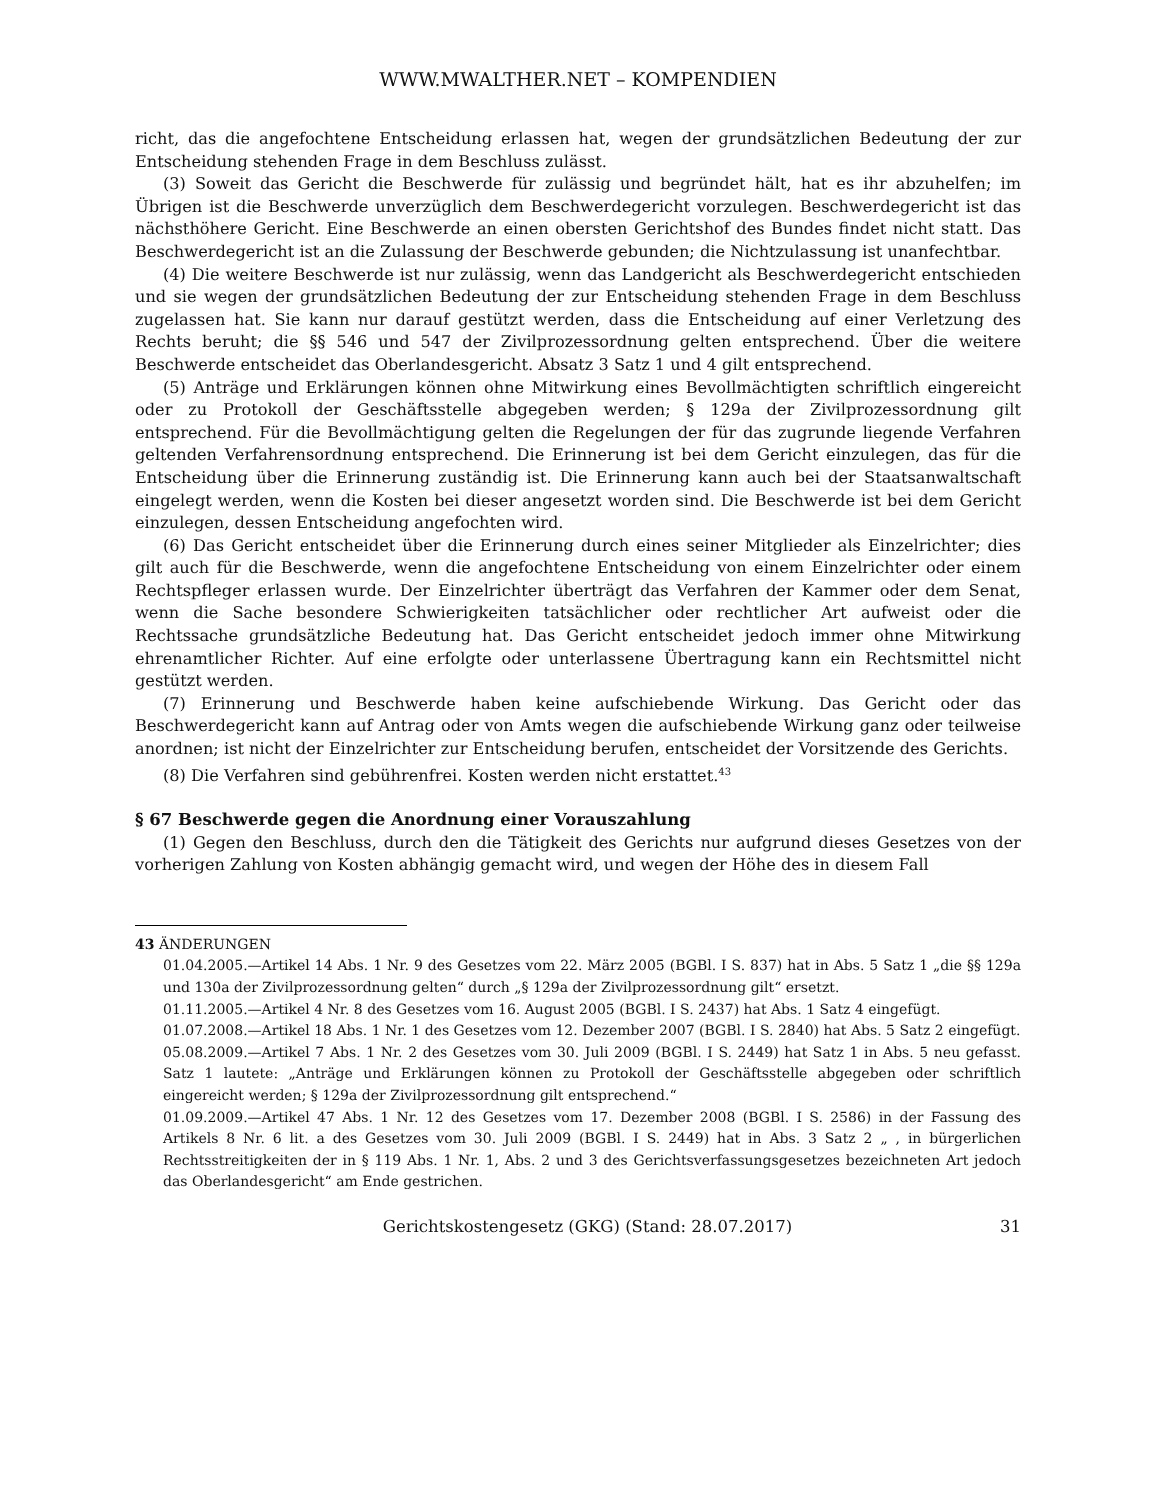WWW.MWALTHER.NET – KOMPENDIEN
richt, das die angefochtene Entscheidung erlassen hat, wegen der grundsätzlichen Bedeutung der zur Entscheidung stehenden Frage in dem Beschluss zulässt.
(3) Soweit das Gericht die Beschwerde für zulässig und begründet hält, hat es ihr abzuhelfen; im Übrigen ist die Beschwerde unverzüglich dem Beschwerdegericht vorzulegen. Beschwerdegericht ist das nächsthöhere Gericht. Eine Beschwerde an einen obersten Gerichtshof des Bundes findet nicht statt. Das Beschwerdegericht ist an die Zulassung der Beschwerde gebunden; die Nichtzulassung ist unanfechtbar.
(4) Die weitere Beschwerde ist nur zulässig, wenn das Landgericht als Beschwerdegericht entschieden und sie wegen der grundsätzlichen Bedeutung der zur Entscheidung stehenden Frage in dem Beschluss zugelassen hat. Sie kann nur darauf gestützt werden, dass die Entscheidung auf einer Verletzung des Rechts beruht; die §§ 546 und 547 der Zivilprozessordnung gelten entsprechend. Über die weitere Beschwerde entscheidet das Oberlandesgericht. Absatz 3 Satz 1 und 4 gilt entsprechend.
(5) Anträge und Erklärungen können ohne Mitwirkung eines Bevollmächtigten schriftlich eingereicht oder zu Protokoll der Geschäftsstelle abgegeben werden; § 129a der Zivilprozessordnung gilt entsprechend. Für die Bevollmächtigung gelten die Regelungen der für das zugrunde liegende Verfahren geltenden Verfahrensordnung entsprechend. Die Erinnerung ist bei dem Gericht einzulegen, das für die Entscheidung über die Erinnerung zuständig ist. Die Erinnerung kann auch bei der Staatsanwaltschaft eingelegt werden, wenn die Kosten bei dieser angesetzt worden sind. Die Beschwerde ist bei dem Gericht einzulegen, dessen Entscheidung angefochten wird.
(6) Das Gericht entscheidet über die Erinnerung durch eines seiner Mitglieder als Einzelrichter; dies gilt auch für die Beschwerde, wenn die angefochtene Entscheidung von einem Einzelrichter oder einem Rechtspfleger erlassen wurde. Der Einzelrichter überträgt das Verfahren der Kammer oder dem Senat, wenn die Sache besondere Schwierigkeiten tatsächlicher oder rechtlicher Art aufweist oder die Rechtssache grundsätzliche Bedeutung hat. Das Gericht entscheidet jedoch immer ohne Mitwirkung ehrenamtlicher Richter. Auf eine erfolgte oder unterlassene Übertragung kann ein Rechtsmittel nicht gestützt werden.
(7) Erinnerung und Beschwerde haben keine aufschiebende Wirkung. Das Gericht oder das Beschwerdegericht kann auf Antrag oder von Amts wegen die aufschiebende Wirkung ganz oder teilweise anordnen; ist nicht der Einzelrichter zur Entscheidung berufen, entscheidet der Vorsitzende des Gerichts.
(8) Die Verfahren sind gebührenfrei. Kosten werden nicht erstattet.<sup>43</sup>
§ 67 Beschwerde gegen die Anordnung einer Vorauszahlung
(1) Gegen den Beschluss, durch den die Tätigkeit des Gerichts nur aufgrund dieses Gesetzes von der vorherigen Zahlung von Kosten abhängig gemacht wird, und wegen der Höhe des in diesem Fall
43 ÄNDERUNGEN
01.04.2005.—Artikel 14 Abs. 1 Nr. 9 des Gesetzes vom 22. März 2005 (BGBl. I S. 837) hat in Abs. 5 Satz 1 „die §§ 129a und 130a der Zivilprozessordnung gelten“ durch „§ 129a der Zivilprozessordnung gilt“ ersetzt.
01.11.2005.—Artikel 4 Nr. 8 des Gesetzes vom 16. August 2005 (BGBl. I S. 2437) hat Abs. 1 Satz 4 eingefügt.
01.07.2008.—Artikel 18 Abs. 1 Nr. 1 des Gesetzes vom 12. Dezember 2007 (BGBl. I S. 2840) hat Abs. 5 Satz 2 eingefügt.
05.08.2009.—Artikel 7 Abs. 1 Nr. 2 des Gesetzes vom 30. Juli 2009 (BGBl. I S. 2449) hat Satz 1 in Abs. 5 neu gefasst. Satz 1 lautete: „Anträge und Erklärungen können zu Protokoll der Geschäftsstelle abgegeben oder schriftlich eingereicht werden; § 129a der Zivilprozessordnung gilt entsprechend.“
01.09.2009.—Artikel 47 Abs. 1 Nr. 12 des Gesetzes vom 17. Dezember 2008 (BGBl. I S. 2586) in der Fassung des Artikels 8 Nr. 6 lit. a des Gesetzes vom 30. Juli 2009 (BGBl. I S. 2449) hat in Abs. 3 Satz 2 „ , in bürgerlichen Rechtsstreitigkeiten der in § 119 Abs. 1 Nr. 1, Abs. 2 und 3 des Gerichtsverfassungsgesetzes bezeichneten Art jedoch das Oberlandesgericht“ am Ende gestrichen.
Gerichtskostengesetz (GKG) (Stand: 28.07.2017) 31